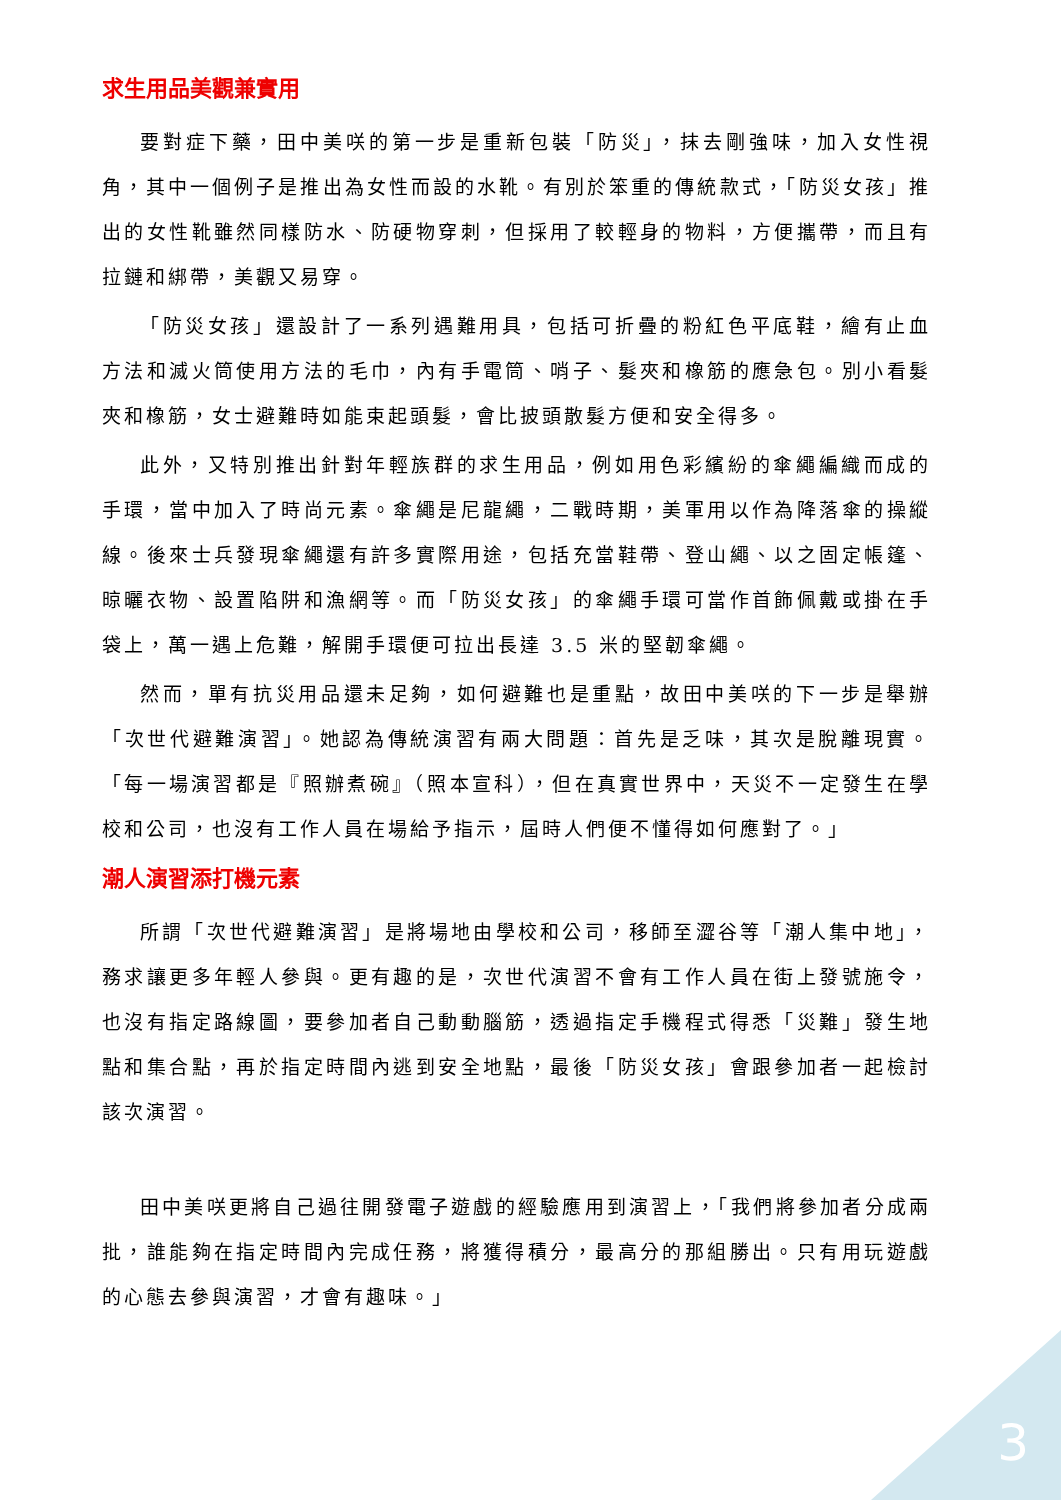求生用品美觀兼實用
要對症下藥，田中美咲的第一步是重新包裝「防災」，抹去剛強味，加入女性視角，其中一個例子是推出為女性而設的水靴。有別於笨重的傳統款式，「防災女孩」推出的女性靴雖然同樣防水、防硬物穿刺，但採用了較輕身的物料，方便攜帶，而且有拉鏈和綁帶，美觀又易穿。
「防災女孩」還設計了一系列遇難用具，包括可折疊的粉紅色平底鞋，繪有止血方法和滅火筒使用方法的毛巾，內有手電筒、哨子、髮夾和橡筋的應急包。別小看髮夾和橡筋，女士避難時如能束起頭髮，會比披頭散髮方便和安全得多。
此外，又特別推出針對年輕族群的求生用品，例如用色彩繽紛的傘繩編織而成的手環，當中加入了時尚元素。傘繩是尼龍繩，二戰時期，美軍用以作為降落傘的操縱線。後來士兵發現傘繩還有許多實際用途，包括充當鞋帶、登山繩、以之固定帳篷、晾曬衣物、設置陷阱和漁網等。而「防災女孩」的傘繩手環可當作首飾佩戴或掛在手袋上，萬一遇上危難，解開手環便可拉出長達 3.5 米的堅韌傘繩。
然而，單有抗災用品還未足夠，如何避難也是重點，故田中美咲的下一步是舉辦「次世代避難演習」。她認為傳統演習有兩大問題：首先是乏味，其次是脫離現實。「每一場演習都是『照辦煮碗』（照本宣科），但在真實世界中，天災不一定發生在學校和公司，也沒有工作人員在場給予指示，屆時人們便不懂得如何應對了。」
潮人演習添打機元素
所謂「次世代避難演習」是將場地由學校和公司，移師至澀谷等「潮人集中地」，務求讓更多年輕人參與。更有趣的是，次世代演習不會有工作人員在街上發號施令，也沒有指定路線圖，要參加者自己動動腦筋，透過指定手機程式得悉「災難」發生地點和集合點，再於指定時間內逃到安全地點，最後「防災女孩」會跟參加者一起檢討該次演習。
田中美咲更將自己過往開發電子遊戲的經驗應用到演習上，「我們將參加者分成兩批，誰能夠在指定時間內完成任務，將獲得積分，最高分的那組勝出。只有用玩遊戲的心態去參與演習，才會有趣味。」
3